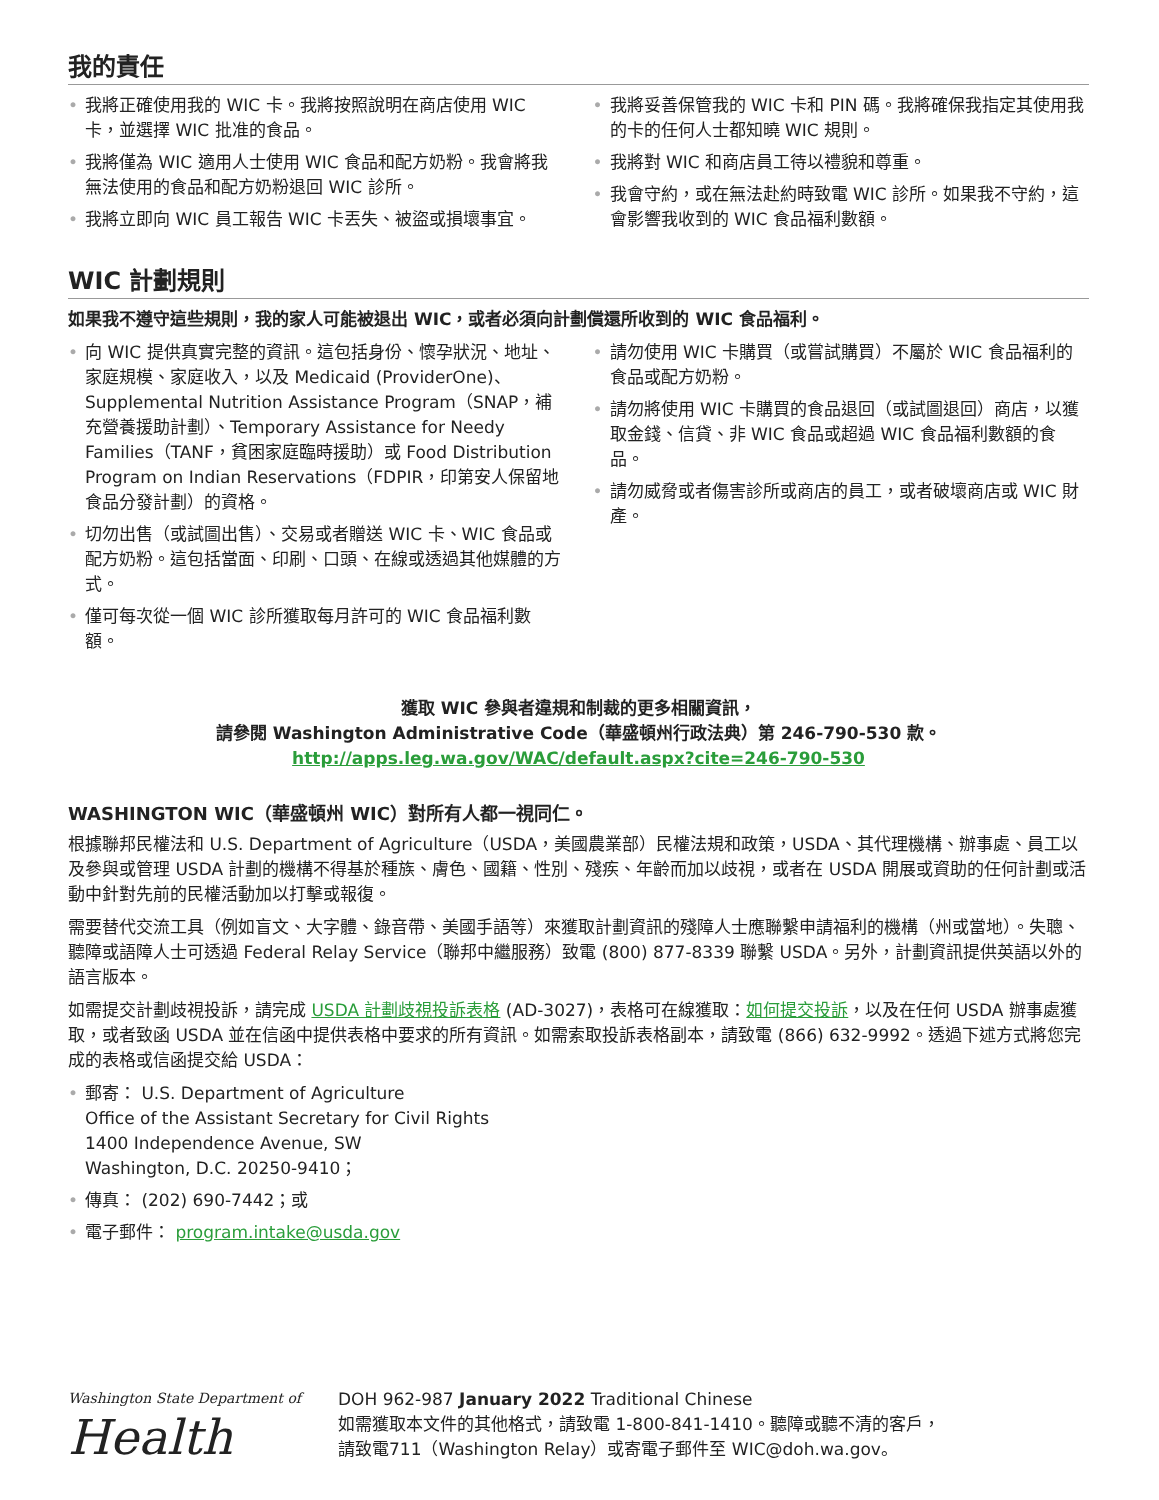我的責任
• 我將正確使用我的 WIC 卡。我將按照說明在商店使用 WIC 卡，並選擇 WIC 批准的食品。
• 我將僅為 WIC 適用人士使用 WIC 食品和配方奶粉。我會將我無法使用的食品和配方奶粉退回 WIC 診所。
• 我將立即向 WIC 員工報告 WIC 卡丟失、被盜或損壞事宜。
• 我將妥善保管我的 WIC 卡和 PIN 碼。我將確保我指定其使用我的卡的任何人士都知曉 WIC 規則。
• 我將對 WIC 和商店員工待以禮貌和尊重。
• 我會守約，或在無法赴約時致電 WIC 診所。如果我不守約，這會影響我收到的 WIC 食品福利數額。
WIC 計劃規則
如果我不遵守這些規則，我的家人可能被退出 WIC，或者必須向計劃償還所收到的 WIC 食品福利。
• 向 WIC 提供真實完整的資訊。這包括身份、懷孕狀況、地址、家庭規模、家庭收入，以及 Medicaid (ProviderOne)、Supplemental Nutrition Assistance Program（SNAP，補充營養援助計劃）、Temporary Assistance for Needy Families（TANF，貧困家庭臨時援助）或 Food Distribution Program on Indian Reservations（FDPIR，印第安人保留地食品分發計劃）的資格。
• 切勿出售（或試圖出售）、交易或者贈送 WIC 卡、WIC 食品或配方奶粉。這包括當面、印刷、口頭、在線或透過其他媒體的方式。
• 僅可每次從一個 WIC 診所獲取每月許可的 WIC 食品福利數額。
• 請勿使用 WIC 卡購買（或嘗試購買）不屬於 WIC 食品福利的食品或配方奶粉。
• 請勿將使用 WIC 卡購買的食品退回（或試圖退回）商店，以獲取金錢、信貸、非 WIC 食品或超過 WIC 食品福利數額的食品。
• 請勿威脅或者傷害診所或商店的員工，或者破壞商店或 WIC 財產。
獲取 WIC 參與者違規和制裁的更多相關資訊，
請參閱 Washington Administrative Code（華盛頓州行政法典）第 246-790-530 款。
http://apps.leg.wa.gov/WAC/default.aspx?cite=246-790-530
WASHINGTON WIC（華盛頓州 WIC）對所有人都一視同仁。
根據聯邦民權法和 U.S. Department of Agriculture（USDA，美國農業部）民權法規和政策，USDA、其代理機構、辦事處、員工以及參與或管理 USDA 計劃的機構不得基於種族、膚色、國籍、性別、殘疾、年齡而加以歧視，或者在 USDA 開展或資助的任何計劃或活動中針對先前的民權活動加以打擊或報復。
需要替代交流工具（例如盲文、大字體、錄音帶、美國手語等）來獲取計劃資訊的殘障人士應聯繫申請福利的機構（州或當地）。失聰、聽障或語障人士可透過 Federal Relay Service（聯邦中繼服務）致電 (800) 877-8339 聯繫 USDA。另外，計劃資訊提供英語以外的語言版本。
如需提交計劃歧視投訴，請完成 USDA 計劃歧視投訴表格 (AD-3027)，表格可在線獲取：如何提交投訴，以及在任何 USDA 辦事處獲取，或者致函 USDA 並在信函中提供表格中要求的所有資訊。如需索取投訴表格副本，請致電 (866) 632-9992。透過下述方式將您完成的表格或信函提交給 USDA：
• 郵寄： U.S. Department of Agriculture
Office of the Assistant Secretary for Civil Rights
1400 Independence Avenue, SW
Washington, D.C. 20250-9410；
• 傳真： (202) 690-7442；或
• 電子郵件： program.intake@usda.gov
Washington State Department of
Health
DOH 962-987 January 2022 Traditional Chinese
如需獲取本文件的其他格式，請致電 1-800-841-1410。聽障或聽不清的客戶，
請致電711（Washington Relay）或寄電子郵件至 WIC@doh.wa.gov。